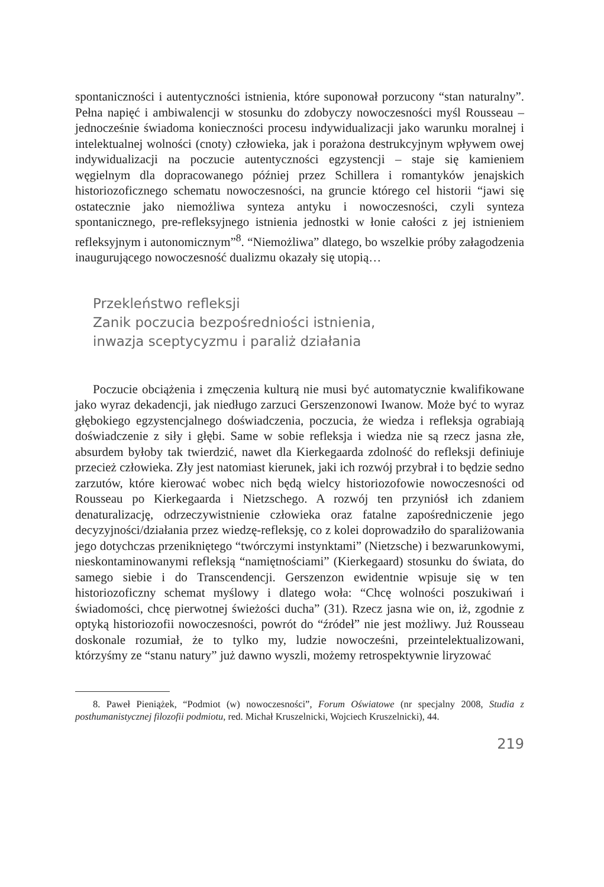spontaniczności i autentyczności istnienia, które suponował porzucony “stan naturalny”. Pełna napięć i ambiwalencji w stosunku do zdobyczy nowoczesności myśl Rousseau – jednocześnie świadoma konieczności procesu indywidualizacji jako warunku moralnej i intelektualnej wolności (cnoty) człowieka, jak i porażo­na destrukcyjnym wpływem owej indywidualizacji na poczucie autentyczności egzystencji – staje się kamieniem węgielnym dla dopracowanego później przez Schillera i romantyków jenajskich historiozoficznego schematu nowoczesności, na gruncie którego cel historii “jawi się ostatecznie jako niemożliwa synteza an­tyku i nowoczesności, czyli synteza spontanicznego, pre-refleksyjnego istnienia jednostki w łonie całości z jej istnieniem refleksyjnym i autonomicznym”<sup>8</sup>. “Nie­możliwa” dlatego, bo wszelkie próby załagodzenia inaugurującego nowoczesność dualizmu okazały się utopią…
Przekleństwo refleksji
Zanik poczucia bezpośredniości istnienia,
inwazja sceptycyzmu i paraliż działania
Poczucie obciążenia i zmęczenia kulturą nie musi być automatycznie kwalifiko­wane jako wyraz dekadencji, jak niedługo zarzuci Gerszenzonowi Iwanow. Może być to wyraz głębokiego egzystencjalnego doświadczenia, poczucia, że wiedza i refleksja ograbiają doświadczenie z siły i głębi. Same w sobie refleksja i wiedza nie są rzecz jasna złe, absurdem byłoby tak twierdzić, nawet dla Kierkegaarda zdolność do refleksji definiuje przecież człowieka. Zły jest natomiast kierunek, jaki ich rozwój przybrał i to będzie sedno zarzutów, które kierować wobec nich będą wielcy historiozofowie nowoczesności od Rousseau po Kierkegaarda i Nietzschego. A rozwój ten przyniósł ich zdaniem denaturalizację, odrzeczywistnienie człowieka oraz fatalne zapośredniczenie jego decyzyjności/działania przez wiedzę-reflek­sję, co z kolei doprowadziło do sparaliżowania jego dotychczas przenikniętego “twórczymi instynktami” (Nietzsche) i bezwarunkowymi, nieskontaminowanymi refleksją “namiętnościami” (Kierkegaard) stosunku do świata, do samego siebie i do Transcendencji. Gerszenzon ewidentnie wpisuje się w ten historiozoficzny schemat myślowy i dlatego woła: “Chcę wolności poszukiwań i świadomości, chcę pierwotnej świeżości ducha” (31). Rzecz jasna wie on, iż, zgodnie z optyką historiozofii nowoczesności, powrót do “źródeł” nie jest możliwy. Już Rousseau doskonale rozumiał, że to tylko my, ludzie nowocześni, przeintelektualizowani, którzyśmy ze “stanu natury” już dawno wyszli, możemy retrospektywnie liryzować
8. Paweł Pieniążek, “Podmiot (w) nowoczesności”, Forum Oświatowe (nr specjalny 2008, Studia z posthumanistycznej filozofii podmiotu, red. Michał Kruszelnicki, Wojciech Kruszelnicki), 44.
219